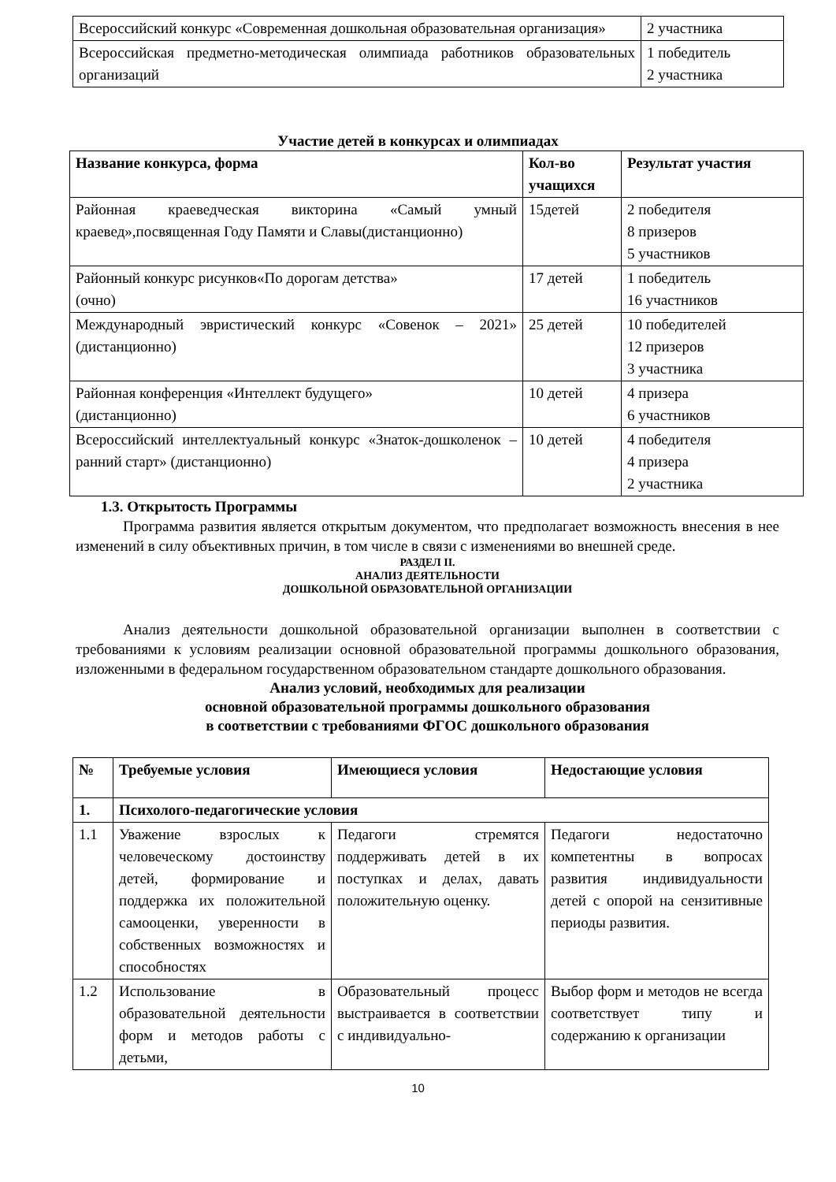| Всероссийский конкурс «Современная дошкольная образовательная организация» | 2 участника |
| Всероссийская предметно-методическая олимпиада работников образовательных организаций | 1 победитель 2 участника |
Участие детей в конкурсах и олимпиадах
| Название конкурса, форма | Кол-во учащихся | Результат участия |
| --- | --- | --- |
| Районная краеведческая викторина «Самый умный краевед»,посвященная Году Памяти и Славы(дистанционно) | 15детей | 2 победителя 8 призеров 5 участников |
| Районный конкурс рисунков«По дорогам детства» (очно) | 17 детей | 1 победитель 16 участников |
| Международный эвристический конкурс «Совенок – 2021» (дистанционно) | 25 детей | 10 победителей 12 призеров 3 участника |
| Районная конференция «Интеллект будущего» (дистанционно) | 10 детей | 4 призера 6 участников |
| Всероссийский интеллектуальный конкурс «Знаток-дошколенок –ранний старт» (дистанционно) | 10 детей | 4 победителя 4 призера 2 участника |
1.3. Открытость Программы
Программа развития является открытым документом, что предполагает возможность внесения в нее изменений в силу объективных причин, в том числе в связи с изменениями во внешней среде.
РАЗДЕЛ II.
АНАЛИЗ ДЕЯТЕЛЬНОСТИ
ДОШКОЛЬНОЙ ОБРАЗОВАТЕЛЬНОЙ ОРГАНИЗАЦИИ
Анализ деятельности дошкольной образовательной организации выполнен в соответствии с требованиями к условиям реализации основной образовательной программы дошкольного образования, изложенными в федеральном государственном образовательном стандарте дошкольного образования.
Анализ условий, необходимых для реализации
основной образовательной программы дошкольного образования
в соответствии с требованиями ФГОС дошкольного образования
| № | Требуемые условия | Имеющиеся условия | Недостающие условия |
| --- | --- | --- | --- |
| 1. | Психолого-педагогические условия | | |
| 1.1 | Уважение взрослых к человеческому достоинству детей, формирование и поддержка их положительной самооценки, уверенности в собственных возможностях и способностях | Педагоги стремятся поддерживать детей в их поступках и делах, давать положительную оценку. | Педагоги недостаточно компетентны в вопросах развития индивидуальности детей с опорой на сензитивные периоды развития. |
| 1.2 | Использование в образовательной деятельности форм и методов работы с детьми, | Образовательный процесс выстраивается в соответствии с индивидуально- | Выбор форм и методов не всегда соответствует типу и содержанию к организации |
10